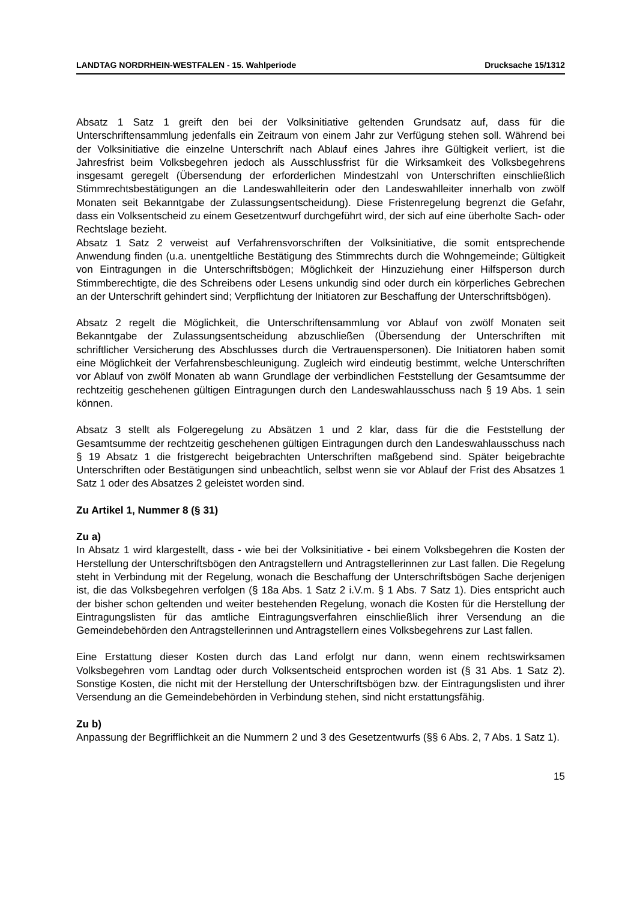LANDTAG NORDRHEIN-WESTFALEN - 15. Wahlperiode Drucksache 15/1312
Absatz 1 Satz 1 greift den bei der Volksinitiative geltenden Grundsatz auf, dass für die Unterschriftensammlung jedenfalls ein Zeitraum von einem Jahr zur Verfügung stehen soll. Während bei der Volksinitiative die einzelne Unterschrift nach Ablauf eines Jahres ihre Gültigkeit verliert, ist die Jahresfrist beim Volksbegehren jedoch als Ausschlussfrist für die Wirksamkeit des Volksbegehrens insgesamt geregelt (Übersendung der erforderlichen Mindestzahl von Unterschriften einschließlich Stimmrechtsbestätigungen an die Landeswahlleiterin oder den Landeswahlleiter innerhalb von zwölf Monaten seit Bekanntgabe der Zulassungsentscheidung). Diese Fristenregelung begrenzt die Gefahr, dass ein Volksentscheid zu einem Gesetzentwurf durchgeführt wird, der sich auf eine überholte Sach- oder Rechtslage bezieht.
Absatz 1 Satz 2 verweist auf Verfahrensvorschriften der Volksinitiative, die somit entsprechende Anwendung finden (u.a. unentgeltliche Bestätigung des Stimmrechts durch die Wohngemeinde; Gültigkeit von Eintragungen in die Unterschriftsbögen; Möglichkeit der Hinzuziehung einer Hilfsperson durch Stimmberechtigte, die des Schreibens oder Lesens unkundig sind oder durch ein körperliches Gebrechen an der Unterschrift gehindert sind; Verpflichtung der Initiatoren zur Beschaffung der Unterschriftsbögen).
Absatz 2 regelt die Möglichkeit, die Unterschriftensammlung vor Ablauf von zwölf Monaten seit Bekanntgabe der Zulassungsentscheidung abzuschließen (Übersendung der Unterschriften mit schriftlicher Versicherung des Abschlusses durch die Vertrauenspersonen). Die Initiatoren haben somit eine Möglichkeit der Verfahrensbeschleunigung. Zugleich wird eindeutig bestimmt, welche Unterschriften vor Ablauf von zwölf Monaten ab wann Grundlage der verbindlichen Feststellung der Gesamtsumme der rechtzeitig geschehenen gültigen Eintragungen durch den Landeswahlausschuss nach § 19 Abs. 1 sein können.
Absatz 3 stellt als Folgeregelung zu Absätzen 1 und 2 klar, dass für die die Feststellung der Gesamtsumme der rechtzeitig geschehenen gültigen Eintragungen durch den Landeswahlausschuss nach § 19 Absatz 1 die fristgerecht beigebrachten Unterschriften maßgebend sind. Später beigebrachte Unterschriften oder Bestätigungen sind unbeachtlich, selbst wenn sie vor Ablauf der Frist des Absatzes 1 Satz 1 oder des Absatzes 2 geleistet worden sind.
Zu Artikel 1, Nummer 8 (§ 31)
Zu a)
In Absatz 1 wird klargestellt, dass - wie bei der Volksinitiative - bei einem Volksbegehren die Kosten der Herstellung der Unterschriftsbögen den Antragstellern und Antragstellerinnen zur Last fallen. Die Regelung steht in Verbindung mit der Regelung, wonach die Beschaffung der Unterschriftsbögen Sache derjenigen ist, die das Volksbegehren verfolgen (§ 18a Abs. 1 Satz 2 i.V.m. § 1 Abs. 7 Satz 1). Dies entspricht auch der bisher schon geltenden und weiter bestehenden Regelung, wonach die Kosten für die Herstellung der Eintragungslisten für das amtliche Eintragungsverfahren einschließlich ihrer Versendung an die Gemeindebehörden den Antragstellerinnen und Antragstellern eines Volksbegehrens zur Last fallen.
Eine Erstattung dieser Kosten durch das Land erfolgt nur dann, wenn einem rechtswirksamen Volksbegehren vom Landtag oder durch Volksentscheid entsprochen worden ist (§ 31 Abs. 1 Satz 2). Sonstige Kosten, die nicht mit der Herstellung der Unterschriftsbögen bzw. der Eintragungslisten und ihrer Versendung an die Gemeindebehörden in Verbindung stehen, sind nicht erstattungsfähig.
Zu b)
Anpassung der Begrifflichkeit an die Nummern 2 und 3 des Gesetzentwurfs (§§ 6 Abs. 2, 7 Abs. 1 Satz 1).
15